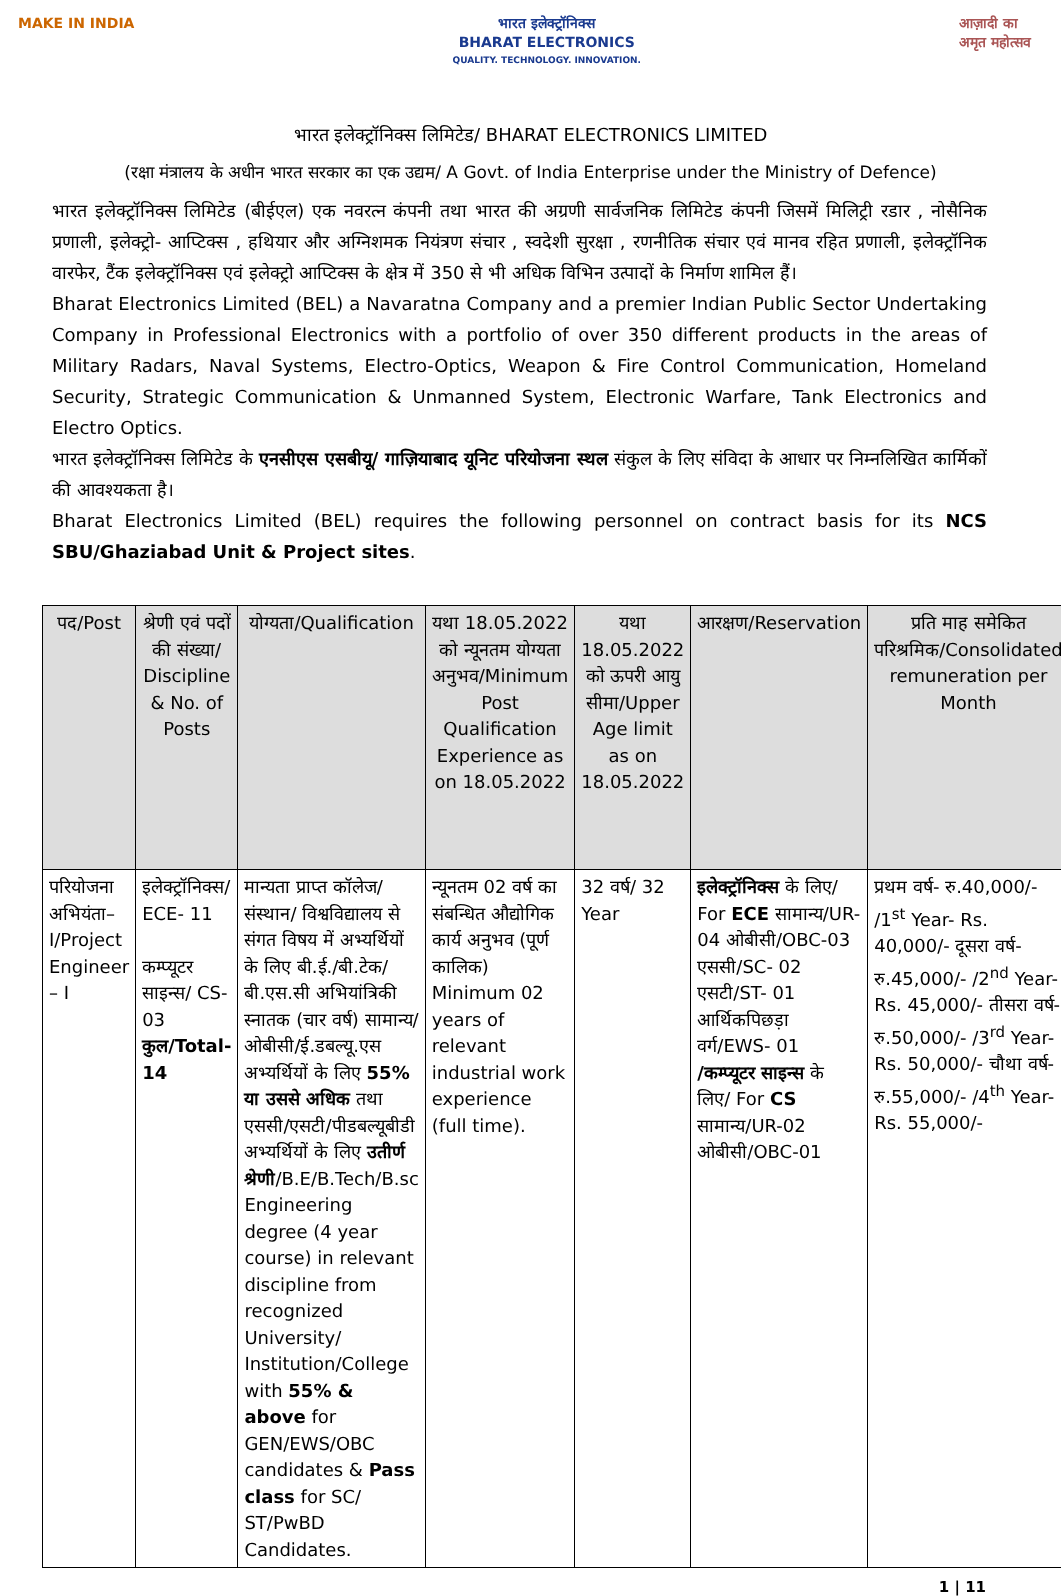MAKE IN INDIA भारत इलेक्ट्रॉनिक्स
BHARAT ELECTRONICS
QUALITY. TECHNOLOGY. INNOVATION.
आज़ादी का
अमृत महोत्सव
भारत इलेक्ट्रॉनिक्स लिमिटेड/ BHARAT ELECTRONICS LIMITED
(रक्षा मंत्रालय के अधीन भारत सरकार का एक उद्यम/ A Govt. of India Enterprise under the Ministry of Defence)
भारत इलेक्ट्रॉनिक्स लिमिटेड (बीईएल) एक नवरत्न कंपनी तथा भारत की अग्रणी सार्वजनिक लिमिटेड कंपनी जिसमें मिलिट्री रडार , नोसैनिक प्रणाली, इलेक्ट्रो- आप्टिक्स , हथियार और अग्निशमक नियंत्रण संचार , स्वदेशी सुरक्षा , रणनीतिक संचार एवं मानव रहित प्रणाली, इलेक्ट्रॉनिक वारफेर, टैंक इलेक्ट्रॉनिक्स एवं इलेक्ट्रो आप्टिक्स के क्षेत्र में 350 से भी अधिक विभिन उत्पादों के निर्माण शामिल हैं।
Bharat Electronics Limited (BEL) a Navaratna Company and a premier Indian Public Sector Undertaking Company in Professional Electronics with a portfolio of over 350 different products in the areas of Military Radars, Naval Systems, Electro-Optics, Weapon & Fire Control Communication, Homeland Security, Strategic Communication & Unmanned System, Electronic Warfare, Tank Electronics and Electro Optics.
भारत इलेक्ट्रॉनिक्स लिमिटेड के एनसीएस एसबीयू/ गाज़ियाबाद यूनिट परियोजना स्थल संकुल के लिए संविदा के आधार पर निम्नलिखित कार्मिकों की आवश्यकता है।
Bharat Electronics Limited (BEL) requires the following personnel on contract basis for its NCS SBU/Ghaziabad Unit & Project sites.
| पद/Post | श्रेणी एवं पदों की संख्या/ Discipline & No. of Posts | योग्यता/Qualification | यथा 18.05.2022 को न्यूनतम योग्यता अनुभव/Minimum Post Qualification Experience as on 18.05.2022 | यथा 18.05.2022 को ऊपरी आयु सीमा/Upper Age limit as on 18.05.2022 | आरक्षण/Reservation | प्रति माह समेकित परिश्रमिक/Consolidated remuneration per Month |
| --- | --- | --- | --- | --- | --- | --- |
| परियोजना अभियंता– I/Project Engineer – I | इलेक्ट्रॉनिक्स/ ECE- 11 कम्प्यूटर साइन्स/ CS- 03 कुल/Total- 14 | मान्यता प्राप्त कॉलेज/ संस्थान/ विश्वविद्यालय से संगत विषय में अभ्यर्थियों के लिए बी.ई./बी.टेक/बी.एस.सी अभियांत्रिकी स्नातक (चार वर्ष) सामान्य/ ओबीसी/ई.डबल्यू.एस अभ्यर्थियों के लिए 55% या उससे अधिक तथा एससी/एसटी/पीडबल्यूबीडी अभ्यर्थियों के लिए उतीर्ण श्रेणी /B.E/B.Tech/B.sc Engineering degree (4 year course) in relevant discipline from recognized University/ Institution/College with 55% & above for GEN/EWS/OBC candidates & Pass class for SC/ ST/PwBD Candidates. | न्यूनतम 02 वर्ष का संबन्धित औद्योगिक कार्य अनुभव (पूर्ण कालिक) Minimum 02 years of relevant industrial work experience (full time). | 32 वर्ष/ 32 Year | इलेक्ट्रॉनिक्स के लिए/ For ECE सामान्य/UR-04 ओबीसी/OBC-03 एससी/SC- 02 एसटी/ST- 01 आर्थिकपिछड़ा वर्ग/EWS- 01 /कम्प्यूटर साइन्स के लिए/ For CS सामान्य/UR-02 ओबीसी/OBC-01 | प्रथम वर्ष- रु.40,000/- /1<sup>st</sup> Year- Rs. 40,000/- दूसरा वर्ष- रु.45,000/- /2<sup>nd</sup> Year- Rs. 45,000/- तीसरा वर्ष- रु.50,000/- /3<sup>rd</sup> Year- Rs. 50,000/- चौथा वर्ष- रु.55,000/- /4<sup>th</sup> Year- Rs. 55,000/- |
1 | 11